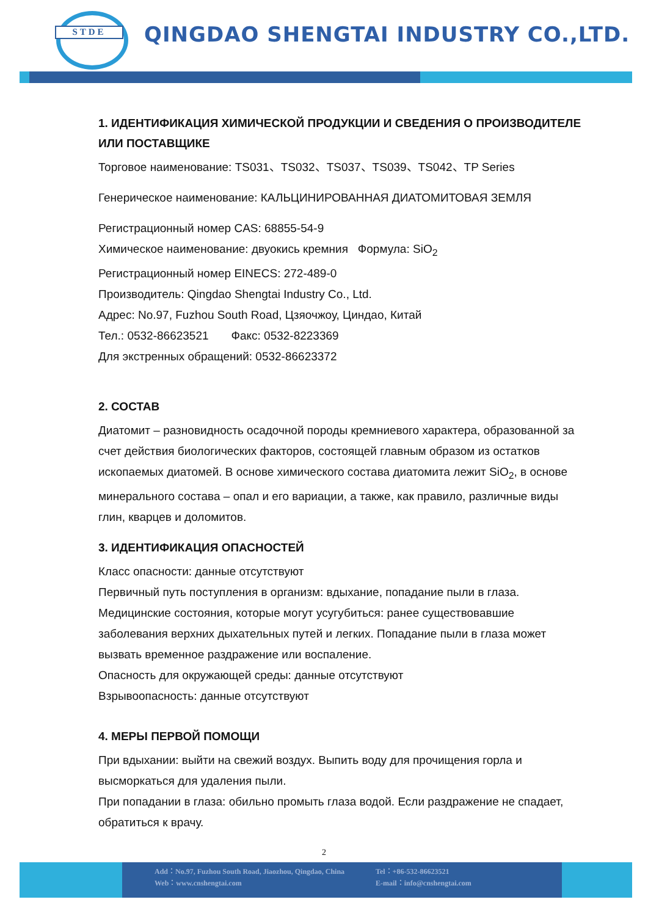STDE
QINGDAO SHENGTAI INDUSTRY CO.,LTD.
1. ИДЕНТИФИКАЦИЯ ХИМИЧЕСКОЙ ПРОДУКЦИИ И СВЕДЕНИЯ О ПРОИЗВОДИТЕЛЕ ИЛИ ПОСТАВЩИКЕ
Торговое наименование: TS031、TS032、TS037、TS039、TS042、TP Series
Генерическое наименование: КАЛЬЦИНИРОВАННАЯ ДИАТОМИТОВАЯ ЗЕМЛЯ
Регистрационный номер CAS: 68855-54-9
Химическое наименование: двуокись кремния Формула: SiO<sub>2</sub>
Регистрационный номер EINECS: 272-489-0
Производитель: Qingdao Shengtai Industry Co., Ltd.
Адрес: No.97, Fuzhou South Road, Цзяочжоу, Циндао, Китай
Тел.: 0532-86623521 Факс: 0532-8223369
Для экстренных обращений: 0532-86623372
2. СОСТАВ
Диатомит – разновидность осадочной породы кремниевого характера, образованной за счет действия биологических факторов, состоящей главным образом из остатков ископаемых диатомей. В основе химического состава диатомита лежит SiO<sub>2</sub>, в основе минерального состава – опал и его вариации, а также, как правило, различные виды глин, кварцев и доломитов.
3. ИДЕНТИФИКАЦИЯ ОПАСНОСТЕЙ
Класс опасности: данные отсутствуют
Первичный путь поступления в организм: вдыхание, попадание пыли в глаза.
Медицинские состояния, которые могут усугубиться: ранее существовавшие заболевания верхних дыхательных путей и легких. Попадание пыли в глаза может вызвать временное раздражение или воспаление.
Опасность для окружающей среды: данные отсутствуют
Взрывоопасность: данные отсутствуют
4. МЕРЫ ПЕРВОЙ ПОМОЩИ
При вдыхании: выйти на свежий воздух. Выпить воду для прочищения горла и высморкаться для удаления пыли.
При попадании в глаза: обильно промыть глаза водой. Если раздражение не спадает, обратиться к врачу.
2
Add：No.97, Fuzhou South Road, Jiaozhou, Qingdao, China
Web：www.cnshengtai.com
Tel：+86-532-86623521
E-mail：info@cnshengtai.com